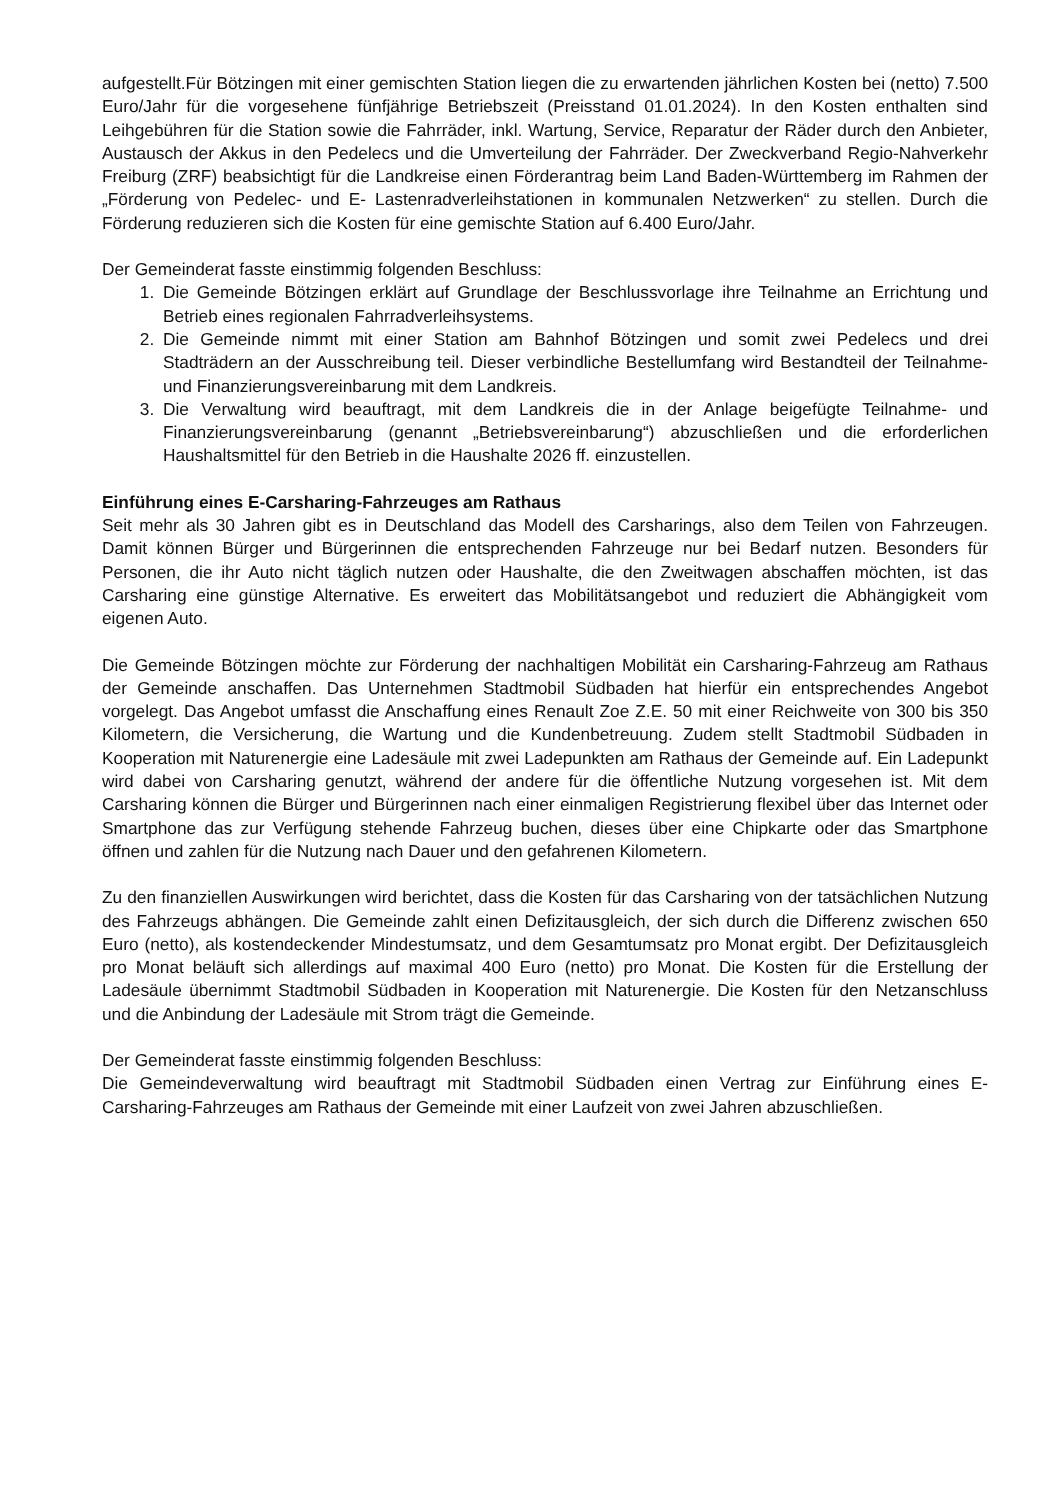aufgestellt.Für Bötzingen mit einer gemischten Station liegen die zu erwartenden jährlichen Kosten bei (netto) 7.500 Euro/Jahr für die vorgesehene fünfjährige Betriebszeit (Preisstand 01.01.2024). In den Kosten enthalten sind Leihgebühren für die Station sowie die Fahrräder, inkl. Wartung, Service, Reparatur der Räder durch den Anbieter, Austausch der Akkus in den Pedelecs und die Umverteilung der Fahrräder. Der Zweckverband Regio-Nahverkehr Freiburg (ZRF) beabsichtigt für die Landkreise einen Förderantrag beim Land Baden-Württemberg im Rahmen der „Förderung von Pedelec- und E- Lastenradverleihstationen in kommunalen Netzwerken“ zu stellen. Durch die Förderung reduzieren sich die Kosten für eine gemischte Station auf 6.400 Euro/Jahr.
Der Gemeinderat fasste einstimmig folgenden Beschluss:
1. Die Gemeinde Bötzingen erklärt auf Grundlage der Beschlussvorlage ihre Teilnahme an Errichtung und Betrieb eines regionalen Fahrradverleihsystems.
2. Die Gemeinde nimmt mit einer Station am Bahnhof Bötzingen und somit zwei Pedelecs und drei Stadträdern an der Ausschreibung teil. Dieser verbindliche Bestellumfang wird Bestandteil der Teilnahme- und Finanzierungsvereinbarung mit dem Landkreis.
3. Die Verwaltung wird beauftragt, mit dem Landkreis die in der Anlage beigefügte Teilnahme- und Finanzierungsvereinbarung (genannt „Betriebsvereinbarung“) abzuschließen und die erforderlichen Haushaltsmittel für den Betrieb in die Haushalte 2026 ff. einzustellen.
Einführung eines E-Carsharing-Fahrzeuges am Rathaus
Seit mehr als 30 Jahren gibt es in Deutschland das Modell des Carsharings, also dem Teilen von Fahrzeugen. Damit können Bürger und Bürgerinnen die entsprechenden Fahrzeuge nur bei Bedarf nutzen. Besonders für Personen, die ihr Auto nicht täglich nutzen oder Haushalte, die den Zweitwagen abschaffen möchten, ist das Carsharing eine günstige Alternative. Es erweitert das Mobilitätsangebot und reduziert die Abhängigkeit vom eigenen Auto.
Die Gemeinde Bötzingen möchte zur Förderung der nachhaltigen Mobilität ein Carsharing-Fahrzeug am Rathaus der Gemeinde anschaffen. Das Unternehmen Stadtmobil Südbaden hat hierfür ein entsprechendes Angebot vorgelegt. Das Angebot umfasst die Anschaffung eines Renault Zoe Z.E. 50 mit einer Reichweite von 300 bis 350 Kilometern, die Versicherung, die Wartung und die Kundenbetreuung. Zudem stellt Stadtmobil Südbaden in Kooperation mit Naturenergie eine Ladesäule mit zwei Ladepunkten am Rathaus der Gemeinde auf. Ein Ladepunkt wird dabei von Carsharing genutzt, während der andere für die öffentliche Nutzung vorgesehen ist. Mit dem Carsharing können die Bürger und Bürgerinnen nach einer einmaligen Registrierung flexibel über das Internet oder Smartphone das zur Verfügung stehende Fahrzeug buchen, dieses über eine Chipkarte oder das Smartphone öffnen und zahlen für die Nutzung nach Dauer und den gefahrenen Kilometern.
Zu den finanziellen Auswirkungen wird berichtet, dass die Kosten für das Carsharing von der tatsächlichen Nutzung des Fahrzeugs abhängen. Die Gemeinde zahlt einen Defizitausgleich, der sich durch die Differenz zwischen 650 Euro (netto), als kostendeckender Mindestumsatz, und dem Gesamtumsatz pro Monat ergibt. Der Defizitausgleich pro Monat beläuft sich allerdings auf maximal 400 Euro (netto) pro Monat. Die Kosten für die Erstellung der Ladesäule übernimmt Stadtmobil Südbaden in Kooperation mit Naturenergie. Die Kosten für den Netzanschluss und die Anbindung der Ladesäule mit Strom trägt die Gemeinde.
Der Gemeinderat fasste einstimmig folgenden Beschluss:
Die Gemeindeverwaltung wird beauftragt mit Stadtmobil Südbaden einen Vertrag zur Einführung eines E-Carsharing-Fahrzeuges am Rathaus der Gemeinde mit einer Laufzeit von zwei Jahren abzuschließen.